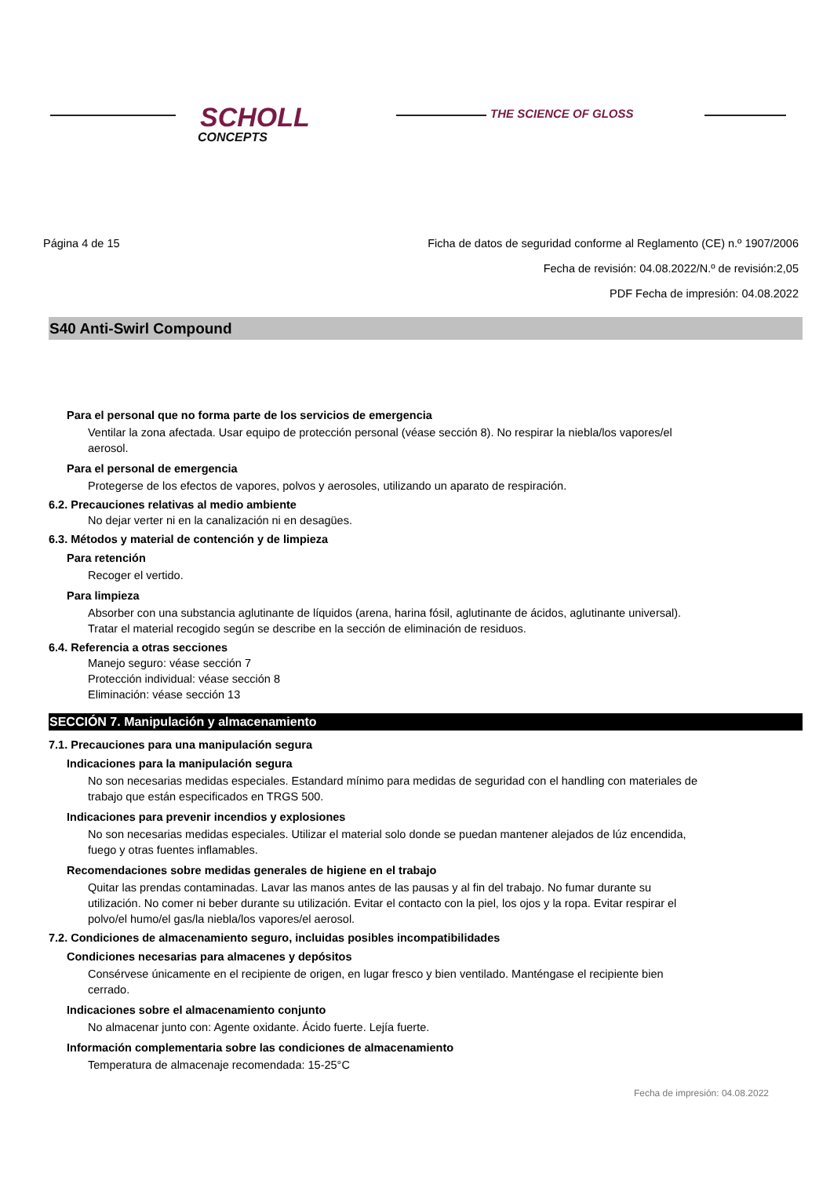SCHOLL
CONCEPTS
THE SCIENCE OF GLOSS
Página 4 de 15 Ficha de datos de seguridad conforme al Reglamento (CE) n.º 1907/2006
Fecha de revisión: 04.08.2022/N.º de revisión:2,05
PDF Fecha de impresión: 04.08.2022
S40 Anti-Swirl Compound
Para el personal que no forma parte de los servicios de emergencia
Ventilar la zona afectada. Usar equipo de protección personal (véase sección 8). No respirar la niebla/los vapores/el aerosol.
Para el personal de emergencia
Protegerse de los efectos de vapores, polvos y aerosoles, utilizando un aparato de respiración.
6.2. Precauciones relativas al medio ambiente
No dejar verter ni en la canalización ni en desagües.
6.3. Métodos y material de contención y de limpieza
Para retención
Recoger el vertido.
Para limpieza
Absorber con una substancia aglutinante de líquidos (arena, harina fósil, aglutinante de ácidos, aglutinante universal). Tratar el material recogido según se describe en la sección de eliminación de residuos.
6.4. Referencia a otras secciones
Manejo seguro: véase sección 7
Protección individual: véase sección 8
Eliminación: véase sección 13
SECCIÓN 7. Manipulación y almacenamiento
7.1. Precauciones para una manipulación segura
Indicaciones para la manipulación segura
No son necesarias medidas especiales. Estandard mínimo para medidas de seguridad con el handling con materiales de trabajo que están especificados en TRGS 500.
Indicaciones para prevenir incendios y explosiones
No son necesarias medidas especiales. Utilizar el material solo donde se puedan mantener alejados de lúz encendida, fuego y otras fuentes inflamables.
Recomendaciones sobre medidas generales de higiene en el trabajo
Quitar las prendas contaminadas. Lavar las manos antes de las pausas y al fin del trabajo. No fumar durante su utilización. No comer ni beber durante su utilización. Evitar el contacto con la piel, los ojos y la ropa. Evitar respirar el polvo/el humo/el gas/la niebla/los vapores/el aerosol.
7.2. Condiciones de almacenamiento seguro, incluidas posibles incompatibilidades
Condiciones necesarias para almacenes y depósitos
Consérvese únicamente en el recipiente de origen, en lugar fresco y bien ventilado. Manténgase el recipiente bien cerrado.
Indicaciones sobre el almacenamiento conjunto
No almacenar junto con: Agente oxidante. Ácido fuerte. Lejía fuerte.
Información complementaria sobre las condiciones de almacenamiento
Temperatura de almacenaje recomendada: 15-25°C
Fecha de impresión: 04.08.2022